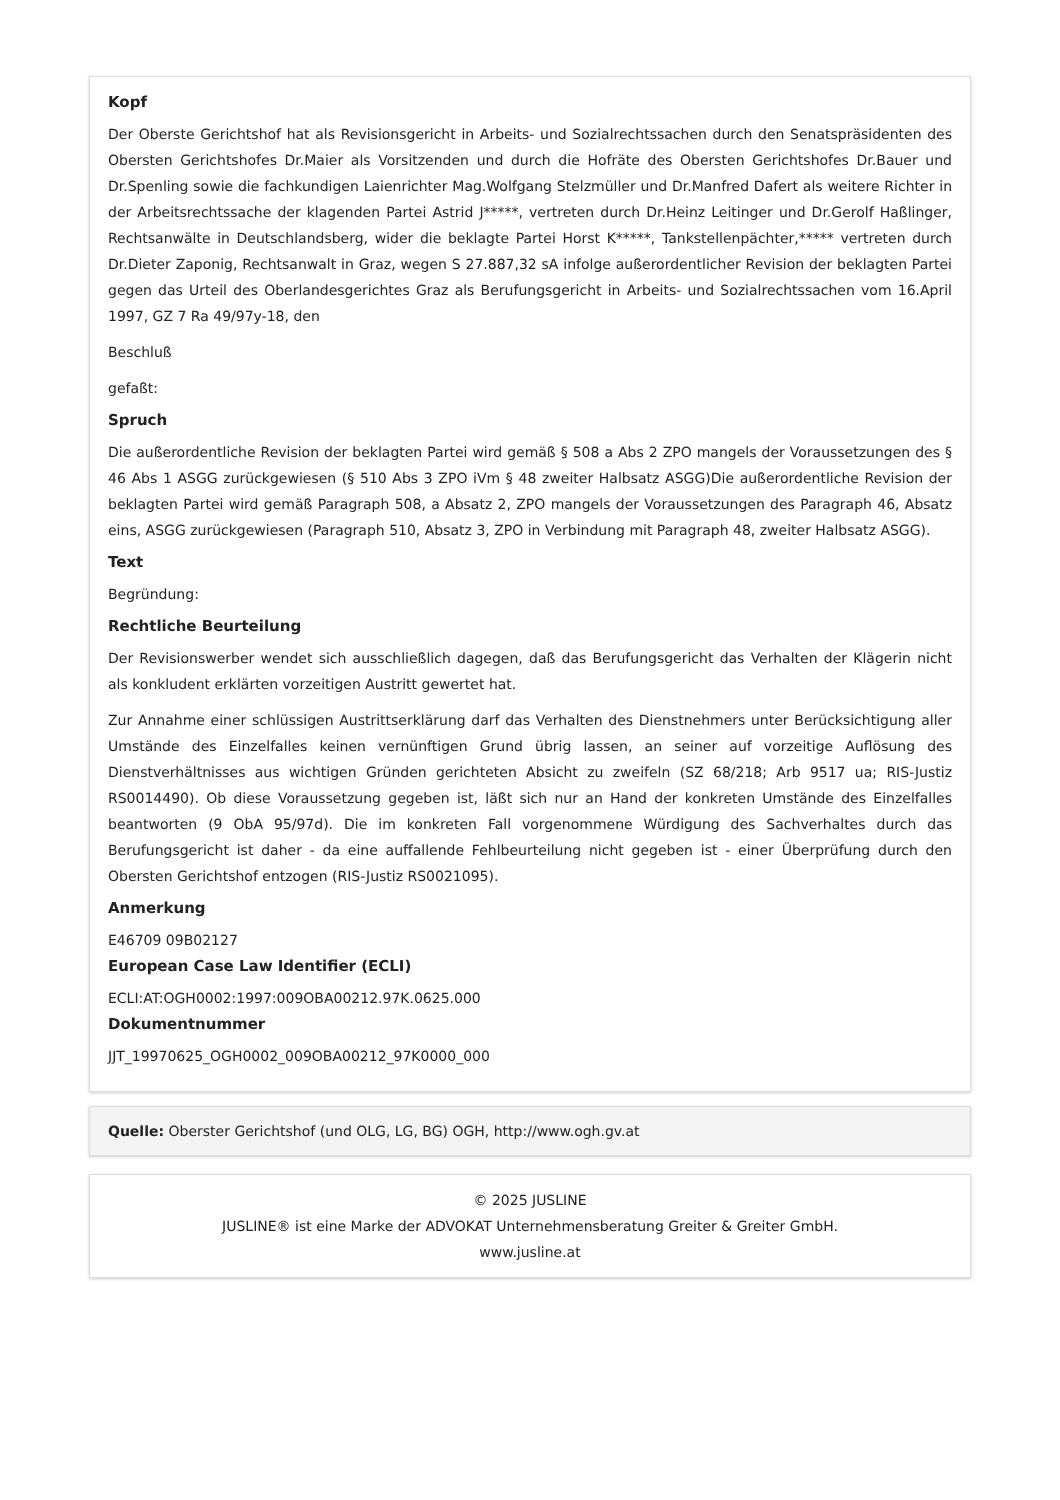Kopf
Der Oberste Gerichtshof hat als Revisionsgericht in Arbeits- und Sozialrechtssachen durch den Senatspräsidenten des Obersten Gerichtshofes Dr.Maier als Vorsitzenden und durch die Hofräte des Obersten Gerichtshofes Dr.Bauer und Dr.Spenling sowie die fachkundigen Laienrichter Mag.Wolfgang Stelzmüller und Dr.Manfred Dafert als weitere Richter in der Arbeitsrechtssache der klagenden Partei Astrid J*****, vertreten durch Dr.Heinz Leitinger und Dr.Gerolf Haßlinger, Rechtsanwälte in Deutschlandsberg, wider die beklagte Partei Horst K*****, Tankstellenpächter,***** vertreten durch Dr.Dieter Zaponig, Rechtsanwalt in Graz, wegen S 27.887,32 sA infolge außerordentlicher Revision der beklagten Partei gegen das Urteil des Oberlandesgerichtes Graz als Berufungsgericht in Arbeits- und Sozialrechtssachen vom 16.April 1997, GZ 7 Ra 49/97y-18, den
Beschluß
gefaßt:
Spruch
Die außerordentliche Revision der beklagten Partei wird gemäß § 508 a Abs 2 ZPO mangels der Voraussetzungen des § 46 Abs 1 ASGG zurückgewiesen (§ 510 Abs 3 ZPO iVm § 48 zweiter Halbsatz ASGG)Die außerordentliche Revision der beklagten Partei wird gemäß Paragraph 508, a Absatz 2, ZPO mangels der Voraussetzungen des Paragraph 46, Absatz eins, ASGG zurückgewiesen (Paragraph 510, Absatz 3, ZPO in Verbindung mit Paragraph 48, zweiter Halbsatz ASGG).
Text
Begründung:
Rechtliche Beurteilung
Der Revisionswerber wendet sich ausschließlich dagegen, daß das Berufungsgericht das Verhalten der Klägerin nicht als konkludent erklärten vorzeitigen Austritt gewertet hat.
Zur Annahme einer schlüssigen Austrittserklärung darf das Verhalten des Dienstnehmers unter Berücksichtigung aller Umstände des Einzelfalles keinen vernünftigen Grund übrig lassen, an seiner auf vorzeitige Auflösung des Dienstverhältnisses aus wichtigen Gründen gerichteten Absicht zu zweifeln (SZ 68/218; Arb 9517 ua; RIS-Justiz RS0014490). Ob diese Voraussetzung gegeben ist, läßt sich nur an Hand der konkreten Umstände des Einzelfalles beantworten (9 ObA 95/97d). Die im konkreten Fall vorgenommene Würdigung des Sachverhaltes durch das Berufungsgericht ist daher - da eine auffallende Fehlbeurteilung nicht gegeben ist - einer Überprüfung durch den Obersten Gerichtshof entzogen (RIS-Justiz RS0021095).
Anmerkung
E46709 09B02127
European Case Law Identifier (ECLI)
ECLI:AT:OGH0002:1997:009OBA00212.97K.0625.000
Dokumentnummer
JJT_19970625_OGH0002_009OBA00212_97K0000_000
Quelle: Oberster Gerichtshof (und OLG, LG, BG) OGH, http://www.ogh.gv.at
© 2025 JUSLINE
JUSLINE® ist eine Marke der ADVOKAT Unternehmensberatung Greiter & Greiter GmbH.
www.jusline.at